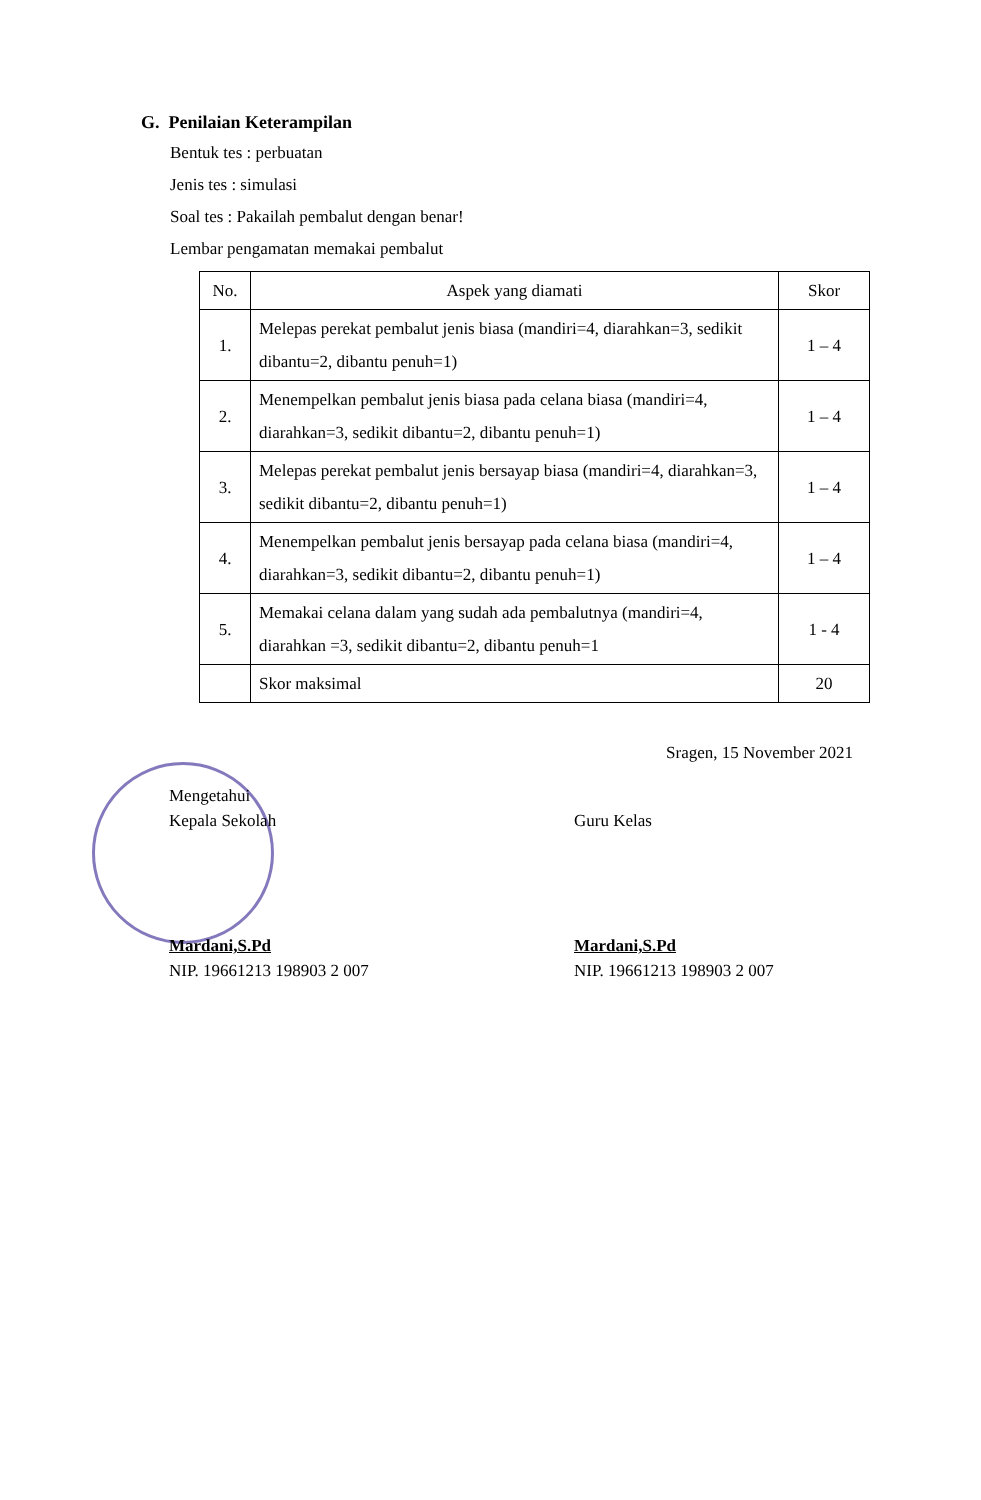G. Penilaian Keterampilan
Bentuk tes : perbuatan
Jenis tes : simulasi
Soal tes : Pakailah pembalut dengan benar!
Lembar pengamatan memakai pembalut
| No. | Aspek yang diamati | Skor |
| --- | --- | --- |
| 1. | Melepas perekat pembalut jenis biasa (mandiri=4, diarahkan=3, sedikit dibantu=2, dibantu penuh=1) | 1 – 4 |
| 2. | Menempelkan pembalut jenis biasa pada celana biasa (mandiri=4, diarahkan=3, sedikit dibantu=2, dibantu penuh=1) | 1 – 4 |
| 3. | Melepas perekat pembalut jenis bersayap biasa (mandiri=4, diarahkan=3, sedikit dibantu=2, dibantu penuh=1) | 1 – 4 |
| 4. | Menempelkan pembalut jenis bersayap pada celana biasa (mandiri=4, diarahkan=3, sedikit dibantu=2, dibantu penuh=1) | 1 – 4 |
| 5. | Memakai celana dalam yang sudah ada pembalutnya (mandiri=4, diarahkan =3, sedikit dibantu=2, dibantu penuh=1 | 1 - 4 |
| | Skor maksimal | 20 |
Sragen, 15 November 2021
Mengetahui
Kepala Sekolah
Mardani,S.Pd
NIP. 19661213 198903 2 007
Guru Kelas
Mardani,S.Pd
NIP. 19661213 198903 2 007